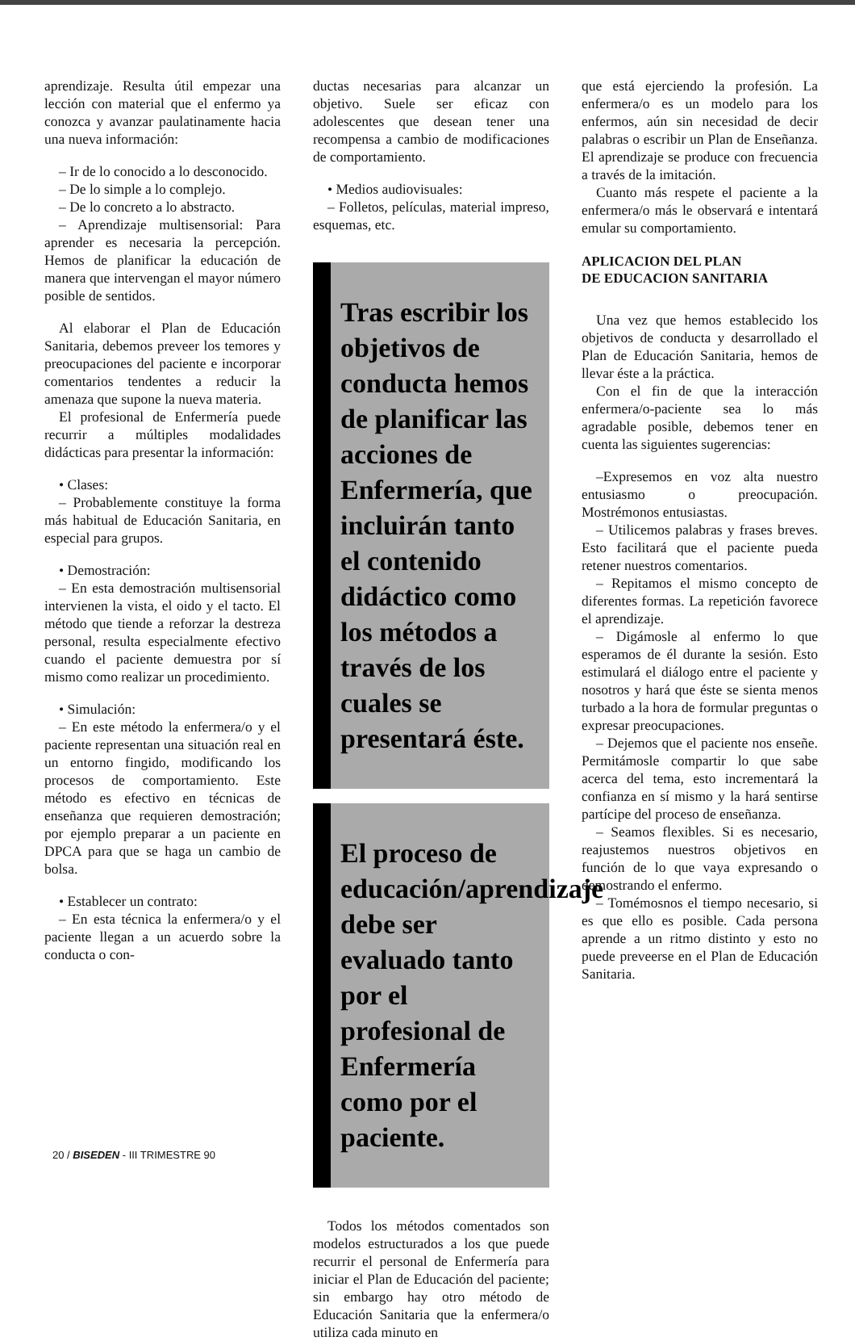aprendizaje. Resulta útil empezar una lección con material que el enfermo ya conozca y avanzar paulatinamente hacia una nueva información:
– Ir de lo conocido a lo desconocido.
– De lo simple a lo complejo.
– De lo concreto a lo abstracto.
– Aprendizaje multisensorial: Para aprender es necesaria la percepción. Hemos de planificar la educación de manera que intervengan el mayor número posible de sentidos.
Al elaborar el Plan de Educación Sanitaria, debemos preveer los temores y preocupaciones del paciente e incorporar comentarios tendentes a reducir la amenaza que supone la nueva materia.
El profesional de Enfermería puede recurrir a múltiples modalidades didácticas para presentar la información:
• Clases:
– Probablemente constituye la forma más habitual de Educación Sanitaria, en especial para grupos.
• Demostración:
– En esta demostración multisensorial intervienen la vista, el oido y el tacto. El método que tiende a reforzar la destreza personal, resulta especialmente efectivo cuando el paciente demuestra por sí mismo como realizar un procedimiento.
• Simulación:
– En este método la enfermera/o y el paciente representan una situación real en un entorno fingido, modificando los procesos de comportamiento. Este método es efectivo en técnicas de enseñanza que requieren demostración; por ejemplo preparar a un paciente en DPCA para que se haga un cambio de bolsa.
• Establecer un contrato:
– En esta técnica la enfermera/o y el paciente llegan a un acuerdo sobre la conducta o con-
ductas necesarias para alcanzar un objetivo. Suele ser eficaz con adolescentes que desean tener una recompensa a cambio de modificaciones de comportamiento.
• Medios audiovisuales:
– Folletos, películas, material impreso, esquemas, etc.
Tras escribir los objetivos de conducta hemos de planificar las acciones de Enfermería, que incluirán tanto el contenido didáctico como los métodos a través de los cuales se presentará éste.
El proceso de educación/aprendizaje debe ser evaluado tanto por el profesional de Enfermería como por el paciente.
Todos los métodos comentados son modelos estructurados a los que puede recurrir el personal de Enfermería para iniciar el Plan de Educación del paciente; sin embargo hay otro método de Educación Sanitaria que la enfermera/o utiliza cada minuto en
que está ejerciendo la profesión. La enfermera/o es un modelo para los enfermos, aún sin necesidad de decir palabras o escribir un Plan de Enseñanza. El aprendizaje se produce con frecuencia a través de la imitación.
Cuanto más respete el paciente a la enfermera/o más le observará e intentará emular su comportamiento.
APLICACION DEL PLAN
DE EDUCACION SANITARIA
Una vez que hemos establecido los objetivos de conducta y desarrollado el Plan de Educación Sanitaria, hemos de llevar éste a la práctica.
Con el fin de que la interacción enfermera/o-paciente sea lo más agradable posible, debemos tener en cuenta las siguientes sugerencias:
–Expresemos en voz alta nuestro entusiasmo o preocupación. Mostrémonos entusiastas.
– Utilicemos palabras y frases breves. Esto facilitará que el paciente pueda retener nuestros comentarios.
– Repitamos el mismo concepto de diferentes formas. La repetición favorece el aprendizaje.
– Digámosle al enfermo lo que esperamos de él durante la sesión. Esto estimulará el diálogo entre el paciente y nosotros y hará que éste se sienta menos turbado a la hora de formular preguntas o expresar preocupaciones.
– Dejemos que el paciente nos enseñe. Permitámosle compartir lo que sabe acerca del tema, esto incrementará la confianza en sí mismo y la hará sentirse partícipe del proceso de enseñanza.
– Seamos flexibles. Si es necesario, reajustemos nuestros objetivos en función de lo que vaya expresando o demostrando el enfermo.
– Tomémosnos el tiempo necesario, si es que ello es posible. Cada persona aprende a un ritmo distinto y esto no puede preveerse en el Plan de Educación Sanitaria.
20 / BISEDEN - III TRIMESTRE 90